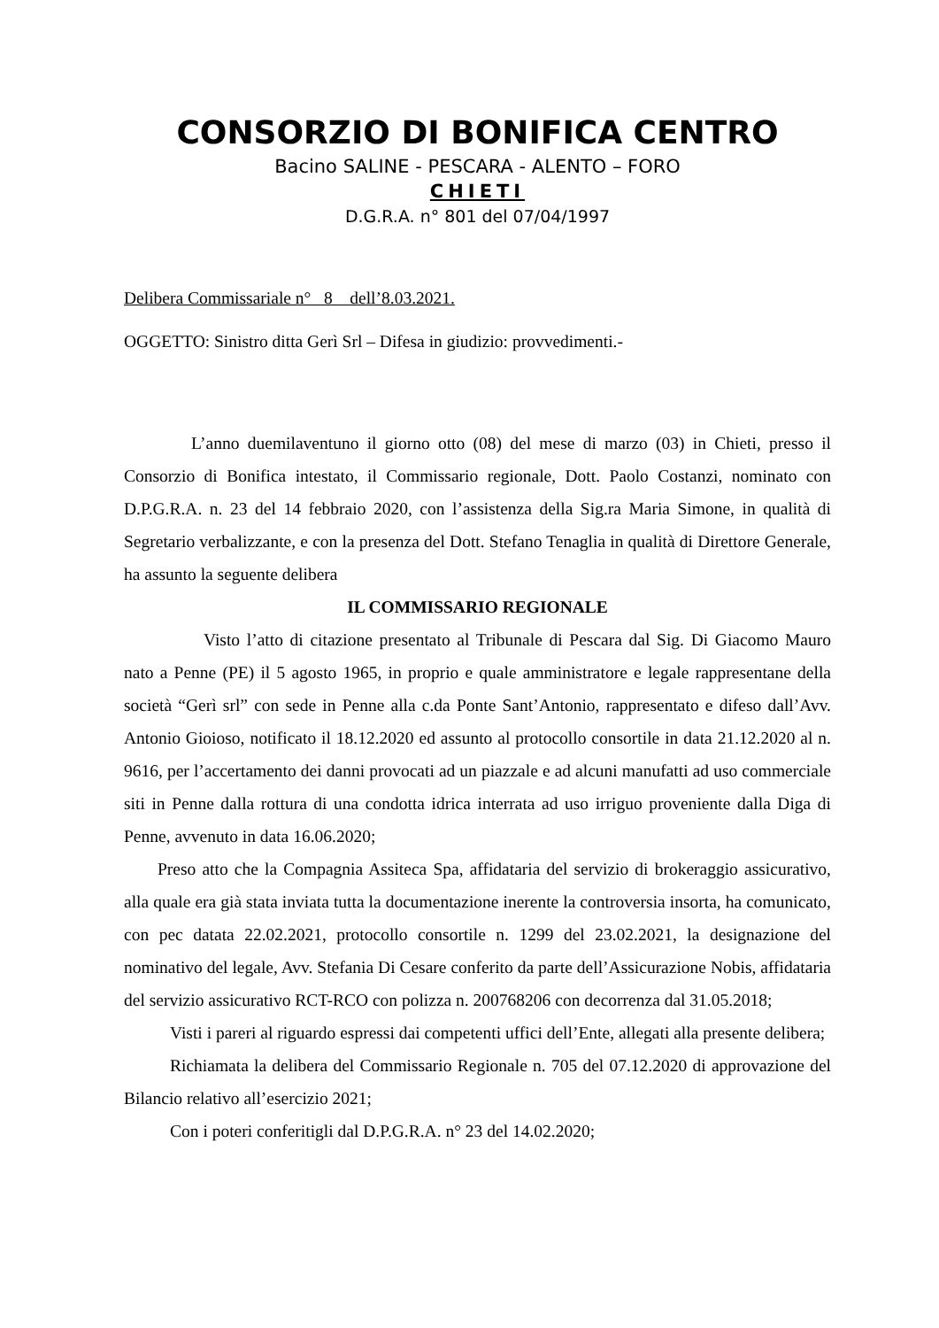CONSORZIO DI BONIFICA CENTRO
Bacino SALINE - PESCARA - ALENTO – FORO
CHIETI
D.G.R.A. n° 801 del 07/04/1997
Delibera Commissariale n° 8 dell’8.03.2021.
OGGETTO: Sinistro ditta Gerì Srl – Difesa in giudizio: provvedimenti.-
L’anno duemilaventuno il giorno otto (08) del mese di marzo (03) in Chieti, presso il Consorzio di Bonifica intestato, il Commissario regionale, Dott. Paolo Costanzi, nominato con D.P.G.R.A. n. 23 del 14 febbraio 2020, con l’assistenza della Sig.ra Maria Simone, in qualità di Segretario verbalizzante, e con la presenza del Dott. Stefano Tenaglia in qualità di Direttore Generale, ha assunto la seguente delibera
IL COMMISSARIO REGIONALE
Visto l’atto di citazione presentato al Tribunale di Pescara dal Sig. Di Giacomo Mauro nato a Penne (PE) il 5 agosto 1965, in proprio e quale amministratore e legale rappresentane della società “Gerì srl” con sede in Penne alla c.da Ponte Sant’Antonio, rappresentato e difeso dall’Avv. Antonio Gioioso, notificato il 18.12.2020 ed assunto al protocollo consortile in data 21.12.2020 al n. 9616, per l’accertamento dei danni provocati ad un piazzale e ad alcuni manufatti ad uso commerciale siti in Penne dalla rottura di una condotta idrica interrata ad uso irriguo proveniente dalla Diga di Penne, avvenuto in data 16.06.2020;
Preso atto che la Compagnia Assiteca Spa, affidataria del servizio di brokeraggio assicurativo, alla quale era già stata inviata tutta la documentazione inerente la controversia insorta, ha comunicato, con pec datata 22.02.2021, protocollo consortile n. 1299 del 23.02.2021, la designazione del nominativo del legale, Avv. Stefania Di Cesare conferito da parte dell’Assicurazione Nobis, affidataria del servizio assicurativo RCT-RCO con polizza n. 200768206 con decorrenza dal 31.05.2018;
Visti i pareri al riguardo espressi dai competenti uffici dell’Ente, allegati alla presente delibera;
Richiamata la delibera del Commissario Regionale n. 705 del 07.12.2020 di approvazione del Bilancio relativo all’esercizio 2021;
Con i poteri conferitigli dal D.P.G.R.A. n° 23 del 14.02.2020;